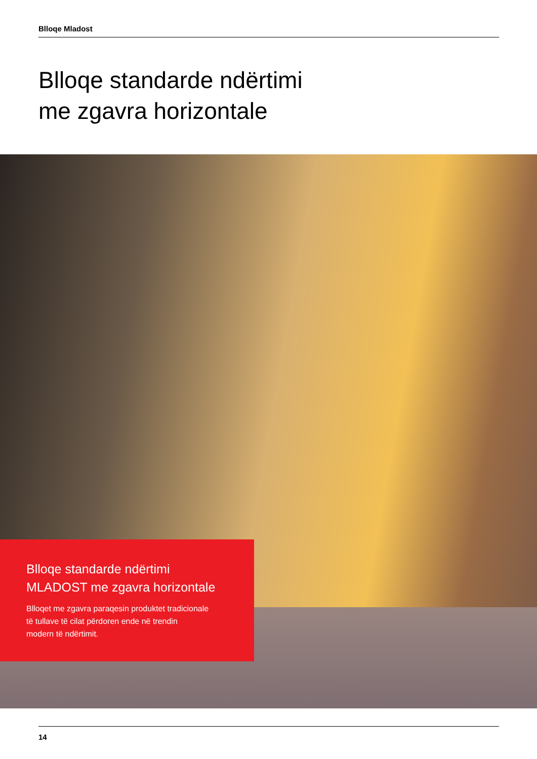Blloqe Mladost
Blloqe standarde ndërtimi
me zgavra horizontale
Blloqe standarde ndërtimi
MLADOST me zgavra horizontale
Blloqet me zgavra paraqesin produktet tradicionale
të tullave të cilat përdoren ende në trendin
modern të ndërtimit.
14